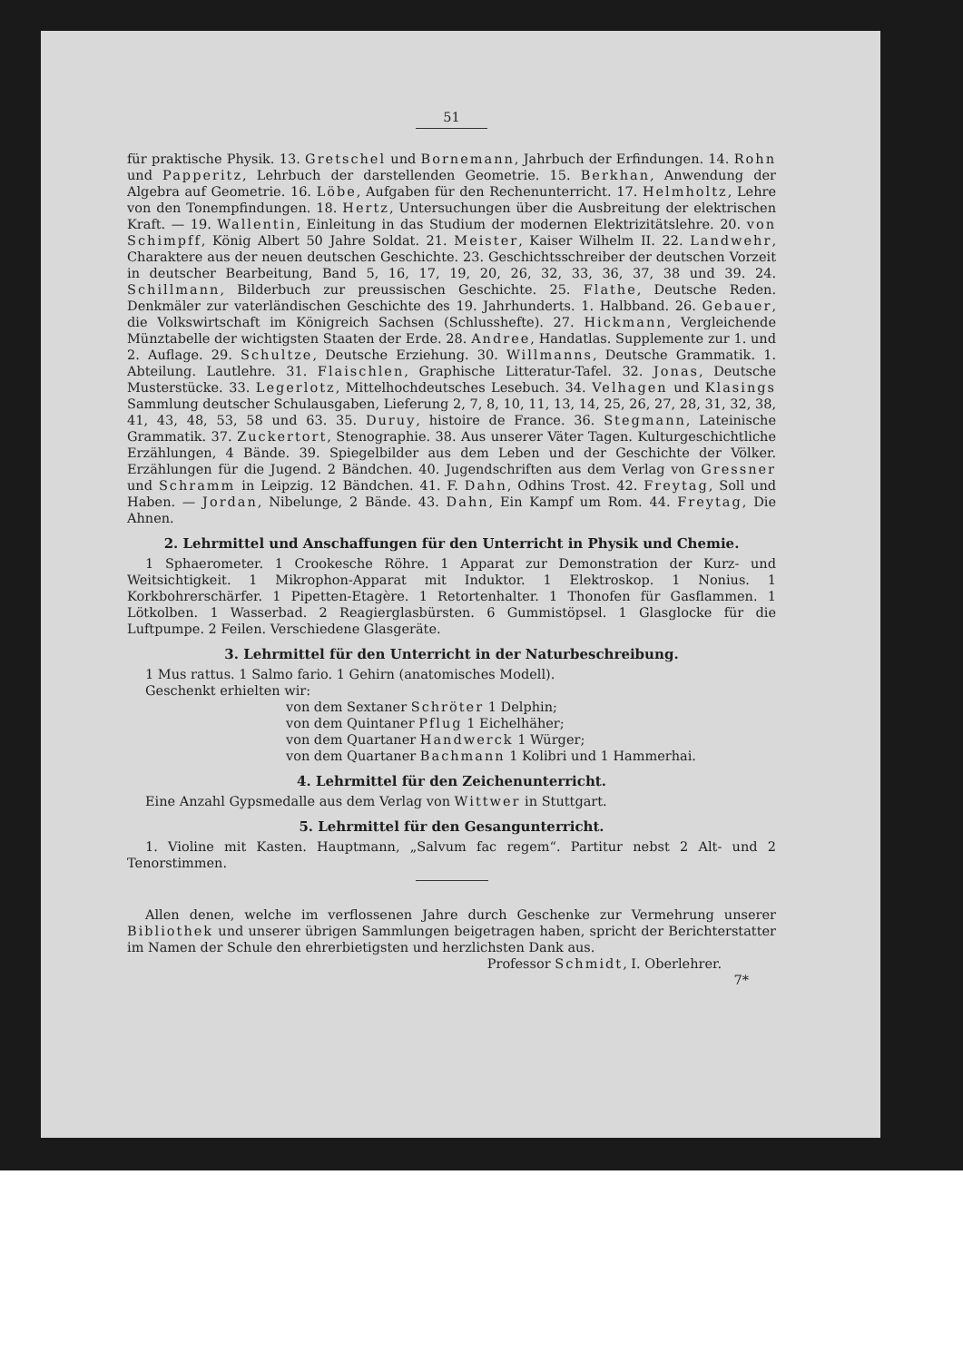51
für praktische Physik. 13. Gretschel und Bornemann, Jahrbuch der Erfindungen. 14. Rohn und Papperitz, Lehrbuch der darstellenden Geometrie. 15. Berkhan, Anwendung der Algebra auf Geometrie. 16. Löbe, Aufgaben für den Rechenunterricht. 17. Helmholtz, Lehre von den Tonempfindungen. 18. Hertz, Untersuchungen über die Ausbreitung der elektrischen Kraft. — 19. Wallentin, Einleitung in das Studium der modernen Elektrizitätslehre. 20. von Schimpff, König Albert 50 Jahre Soldat. 21. Meister, Kaiser Wilhelm II. 22. Landwehr, Charaktere aus der neuen deutschen Geschichte. 23. Geschichtsschreiber der deutschen Vorzeit in deutscher Bearbeitung, Band 5, 16, 17, 19, 20, 26, 32, 33, 36, 37, 38 und 39. 24. Schillmann, Bilderbuch zur preussischen Geschichte. 25. Flathe, Deutsche Reden. Denkmäler zur vaterländischen Geschichte des 19. Jahrhunderts. 1. Halbband. 26. Gebauer, die Volkswirtschaft im Königreich Sachsen (Schlusshefte). 27. Hickmann, Vergleichende Münztabelle der wichtigsten Staaten der Erde. 28. Andree, Handatlas. Supplemente zur 1. und 2. Auflage. 29. Schultze, Deutsche Erziehung. 30. Willmanns, Deutsche Grammatik. 1. Abteilung. Lautlehre. 31. Flaischlen, Graphische Litteratur-Tafel. 32. Jonas, Deutsche Musterstücke. 33. Legerlotz, Mittelhochdeutsches Lesebuch. 34. Velhagen und Klasings Sammlung deutscher Schulausgaben, Lieferung 2, 7, 8, 10, 11, 13, 14, 25, 26, 27, 28, 31, 32, 38, 41, 43, 48, 53, 58 und 63. 35. Duruy, histoire de France. 36. Stegmann, Lateinische Grammatik. 37. Zuckertort, Stenographie. 38. Aus unserer Väter Tagen. Kulturgeschichtliche Erzählungen, 4 Bände. 39. Spiegelbilder aus dem Leben und der Geschichte der Völker. Erzählungen für die Jugend. 2 Bändchen. 40. Jugendschriften aus dem Verlag von Gressner und Schramm in Leipzig. 12 Bändchen. 41. F. Dahn, Odhins Trost. 42. Freytag, Soll und Haben. — Jordan, Nibelunge, 2 Bände. 43. Dahn, Ein Kampf um Rom. 44. Freytag, Die Ahnen.
2. Lehrmittel und Anschaffungen für den Unterricht in Physik und Chemie.
1 Sphaerometer. 1 Crookesche Röhre. 1 Apparat zur Demonstration der Kurz- und Weitsichtigkeit. 1 Mikrophon-Apparat mit Induktor. 1 Elektroskop. 1 Nonius. 1 Korkbohrerschärfer. 1 Pipetten-Etagère. 1 Retortenhalter. 1 Thonofen für Gasflammen. 1 Lötkolben. 1 Wasserbad. 2 Reagierglasbürsten. 6 Gummistöpsel. 1 Glasglocke für die Luftpumpe. 2 Feilen. Verschiedene Glasgeräte.
3. Lehrmittel für den Unterricht in der Naturbeschreibung.
1 Mus rattus. 1 Salmo fario. 1 Gehirn (anatomisches Modell).
Geschenkt erhielten wir:
von dem Sextaner Schröter 1 Delphin;
von dem Quintaner Pflug 1 Eichelhäher;
von dem Quartaner Handwerck 1 Würger;
von dem Quartaner Bachmann 1 Kolibri und 1 Hammerhai.
4. Lehrmittel für den Zeichenunterricht.
Eine Anzahl Gypsmedalle aus dem Verlag von Wittwer in Stuttgart.
5. Lehrmittel für den Gesangunterricht.
1. Violine mit Kasten. Hauptmann, „Salvum fac regem“. Partitur nebst 2 Alt- und 2 Tenorstimmen.
Allen denen, welche im verflossenen Jahre durch Geschenke zur Vermehrung unserer Bibliothek und unserer übrigen Sammlungen beigetragen haben, spricht der Berichterstatter im Namen der Schule den ehrerbietigsten und herzlichsten Dank aus.
Professor Schmidt, I. Oberlehrer.
7*